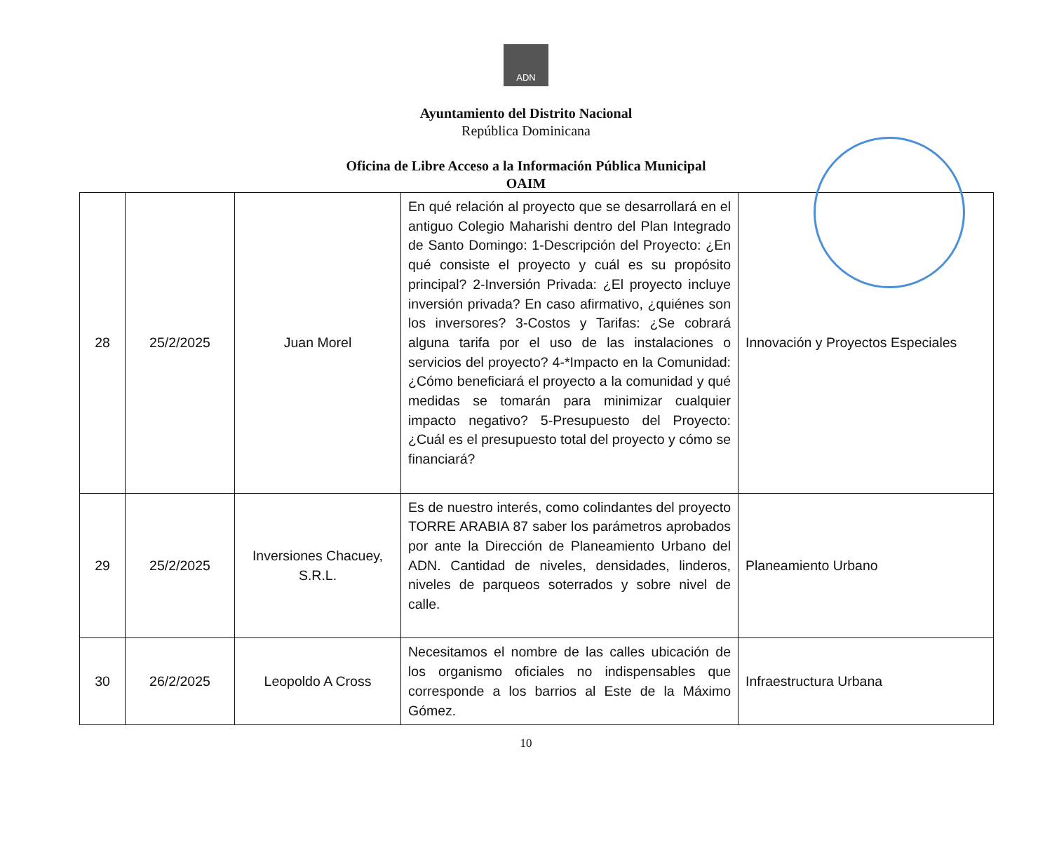ADN
Ayuntamiento del Distrito Nacional
República Dominicana
Oficina de Libre Acceso a la Información Pública Municipal
OAIM
| 28 | 25/2/2025 | Juan Morel | En qué relación al proyecto que se desarrollará en el antiguo Colegio Maharishi dentro del Plan Integrado de Santo Domingo: 1-Descripción del Proyecto: ¿En qué consiste el proyecto y cuál es su propósito principal? 2-Inversión Privada: ¿El proyecto incluye inversión privada? En caso afirmativo, ¿quiénes son los inversores? 3-Costos y Tarifas: ¿Se cobrará alguna tarifa por el uso de las instalaciones o servicios del proyecto? 4-*Impacto en la Comunidad: ¿Cómo beneficiará el proyecto a la comunidad y qué medidas se tomarán para minimizar cualquier impacto negativo? 5-Presupuesto del Proyecto: ¿Cuál es el presupuesto total del proyecto y cómo se financiará? | Innovación y Proyectos Especiales |
| 29 | 25/2/2025 | Inversiones Chacuey, S.R.L. | Es de nuestro interés, como colindantes del proyecto TORRE ARABIA 87 saber los parámetros aprobados por ante la Dirección de Planeamiento Urbano del ADN. Cantidad de niveles, densidades, linderos, niveles de parqueos soterrados y sobre nivel de calle. | Planeamiento Urbano |
| 30 | 26/2/2025 | Leopoldo A Cross | Necesitamos el nombre de las calles ubicación de los organismo oficiales no indispensables que corresponde a los barrios al Este de la Máximo Gómez. | Infraestructura Urbana |
10